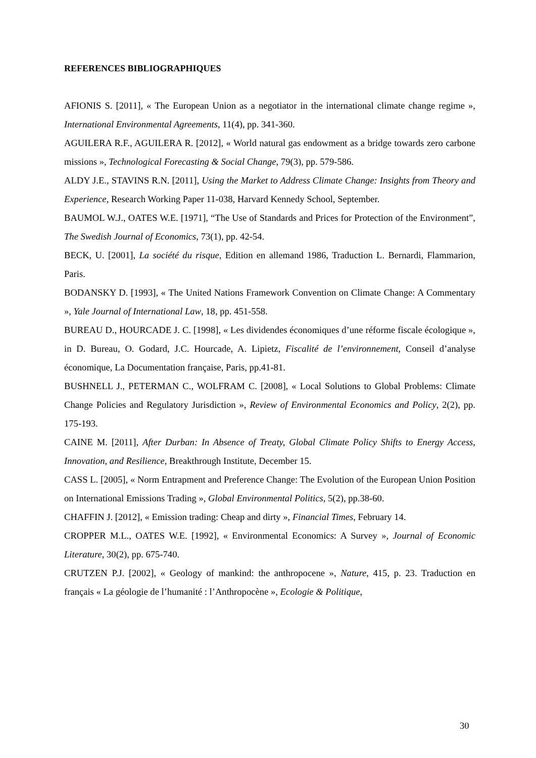REFERENCES BIBLIOGRAPHIQUES
AFIONIS S. [2011], « The European Union as a negotiator in the international climate change regime », International Environmental Agreements, 11(4), pp. 341-360.
AGUILERA R.F., AGUILERA R. [2012], « World natural gas endowment as a bridge towards zero carbone missions », Technological Forecasting & Social Change, 79(3), pp. 579-586.
ALDY J.E., STAVINS R.N. [2011], Using the Market to Address Climate Change: Insights from Theory and Experience, Research Working Paper 11-038, Harvard Kennedy School, September.
BAUMOL W.J., OATES W.E. [1971], “The Use of Standards and Prices for Protection of the Environment”, The Swedish Journal of Economics, 73(1), pp. 42-54.
BECK, U. [2001], La société du risque, Edition en allemand 1986, Traduction L. Bernardi, Flammarion, Paris.
BODANSKY D. [1993], « The United Nations Framework Convention on Climate Change: A Commentary », Yale Journal of International Law, 18, pp. 451-558.
BUREAU D., HOURCADE J. C. [1998], « Les dividendes économiques d’une réforme fiscale écologique », in D. Bureau, O. Godard, J.C. Hourcade, A. Lipietz, Fiscalité de l’environnement, Conseil d’analyse économique, La Documentation française, Paris, pp.41-81.
BUSHNELL J., PETERMAN C., WOLFRAM C. [2008], « Local Solutions to Global Problems: Climate Change Policies and Regulatory Jurisdiction », Review of Environmental Economics and Policy, 2(2), pp. 175-193.
CAINE M. [2011], After Durban: In Absence of Treaty, Global Climate Policy Shifts to Energy Access, Innovation, and Resilience, Breakthrough Institute, December 15.
CASS L. [2005], « Norm Entrapment and Preference Change: The Evolution of the European Union Position on International Emissions Trading », Global Environmental Politics, 5(2), pp.38-60.
CHAFFIN J. [2012], « Emission trading: Cheap and dirty », Financial Times, February 14.
CROPPER M.L., OATES W.E. [1992], « Environmental Economics: A Survey », Journal of Economic Literature, 30(2), pp. 675-740.
CRUTZEN P.J. [2002], « Geology of mankind: the anthropocene », Nature, 415, p. 23. Traduction en français « La géologie de l’humanité : l’Anthropocène », Ecologie & Politique,
30